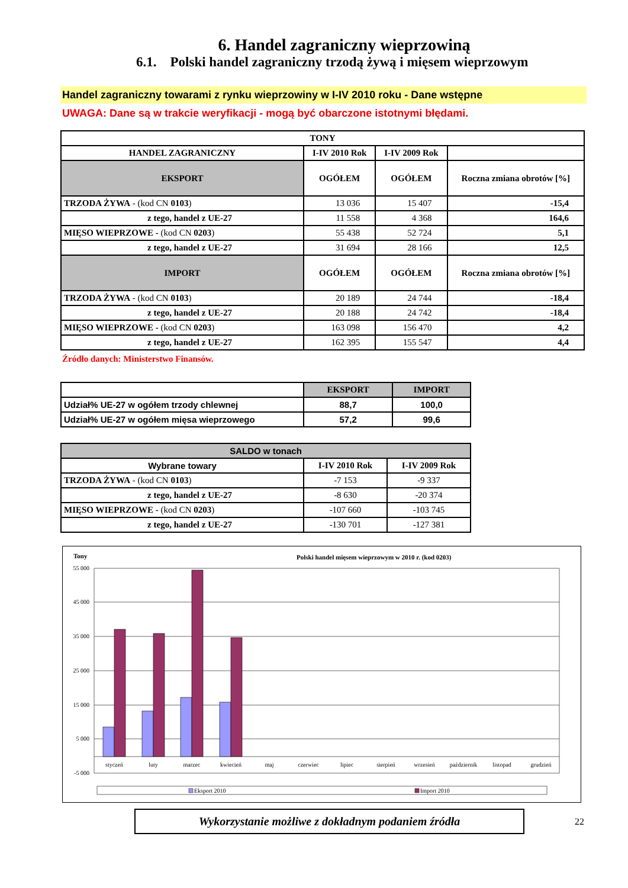6. Handel zagraniczny wieprzowiną
6.1. Polski handel zagraniczny trzodą żywą i mięsem wieprzowym
Handel zagraniczny towarami z rynku wieprzowiny w I-IV 2010 roku - Dane wstępne
UWAGA: Dane są w trakcie weryfikacji - mogą być obarczone istotnymi błędami.
| TONY | | | |
| --- | --- | --- | --- |
| HANDEL ZAGRANICZNY | I-IV 2010 Rok | I-IV 2009 Rok | |
| EKSPORT | OGÓŁEM | OGÓŁEM | Roczna zmiana obrotów [%] |
| TRZODA ŻYWA - (kod CN 0103 ) | 13 036 | 15 407 | -15,4 |
| z tego, handel z UE-27 | 11 558 | 4 368 | 164,6 |
| MIĘSO WIEPRZOWE - (kod CN 0203 ) | 55 438 | 52 724 | 5,1 |
| z tego, handel z UE-27 | 31 694 | 28 166 | 12,5 |
| IMPORT | OGÓŁEM | OGÓŁEM | Roczna zmiana obrotów [%] |
| TRZODA ŻYWA - (kod CN 0103 ) | 20 189 | 24 744 | -18,4 |
| z tego, handel z UE-27 | 20 188 | 24 742 | -18,4 |
| MIĘSO WIEPRZOWE - (kod CN 0203 ) | 163 098 | 156 470 | 4,2 |
| z tego, handel z UE-27 | 162 395 | 155 547 | 4,4 |
Źródło danych: Ministerstwo Finansów.
| | EKSPORT | IMPORT |
| --- | --- | --- |
| Udział% UE-27 w ogółem trzody chlewnej | 88,7 | 100,0 |
| Udział% UE-27 w ogółem mięsa wieprzowego | 57,2 | 99,6 |
| SALDO w tonach | | |
| --- | --- | --- |
| Wybrane towary | I-IV 2010 Rok | I-IV 2009 Rok |
| TRZODA ŻYWA - (kod CN 0103 ) | -7 153 | -9 337 |
| z tego, handel z UE-27 | -8 630 | -20 374 |
| MIĘSO WIEPRZOWE - (kod CN 0203 ) | -107 660 | -103 745 |
| z tego, handel z UE-27 | -130 701 | -127 381 |
Tony
Polski handel mięsem wieprzowym w 2010 r. (kod 0203)
55 000
45 000
35 000
25 000
15 000
5 000
-5 000
styczeń
luty
marzec
kwiecień
maj
czerwiec
lipiec
sierpień
wrzesień
październik
listopad
grudzień
Eksport 2010
Import 2010
Wykorzystanie możliwe z dokładnym podaniem źródła
22